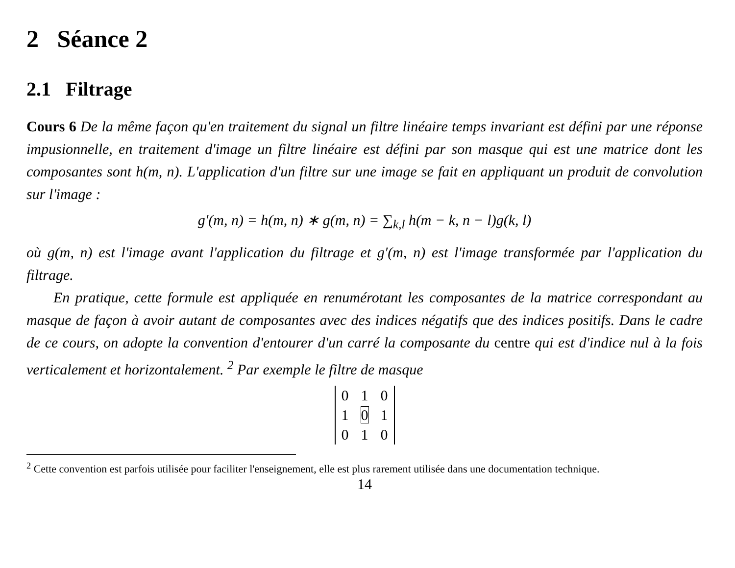2 Séance 2
2.1 Filtrage
Cours 6 De la même façon qu'en traitement du signal un filtre linéaire temps invariant est défini par une réponse impusionnelle, en traitement d'image un filtre linéaire est défini par son masque qui est une matrice dont les composantes sont h(m, n). L'application d'un filtre sur une image se fait en appliquant un produit de convolution sur l'image :
g′(m, n) = h(m, n) ∗ g(m, n) = ∑<sub>k,l</sub> h(m − k, n − l)g(k, l)
où g(m, n) est l'image avant l'application du filtrage et g′(m, n) est l'image transformée par l'application du filtrage.
En pratique, cette formule est appliquée en renumérotant les composantes de la matrice correspondant au masque de façon à avoir autant de composantes avec des indices négatifs que des indices positifs. Dans le cadre de ce cours, on adopte la convention d'entourer d'un carré la composante du centre qui est d'indice nul à la fois verticalement et horizontalement. <sup>2</sup> Par exemple le filtre de masque
| 0 | 1 | 0 |
| 1 | 0 | 1 |
| 0 | 1 | 0 |
<sup>2</sup> Cette convention est parfois utilisée pour faciliter l'enseignement, elle est plus rarement utilisée dans une documentation technique.
14